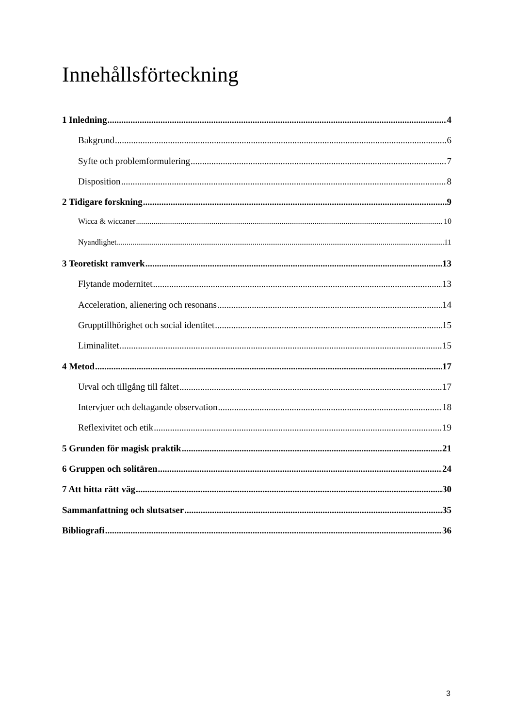Innehållsförteckning
1 Inledning 4
Bakgrund 6
Syfte och problemformulering 7
Disposition 8
2 Tidigare forskning 9
Wicca & wiccaner 10
Nyandlighet 11
3 Teoretiskt ramverk 13
Flytande modernitet 13
Acceleration, alienering och resonans 14
Grupptillhörighet och social identitet 15
Liminalitet 15
4 Metod 17
Urval och tillgång till fältet 17
Intervjuer och deltagande observation 18
Reflexivitet och etik 19
5 Grunden för magisk praktik 21
6 Gruppen och solitären 24
7 Att hitta rätt väg 30
Sammanfattning och slutsatser 35
Bibliografi 36
3